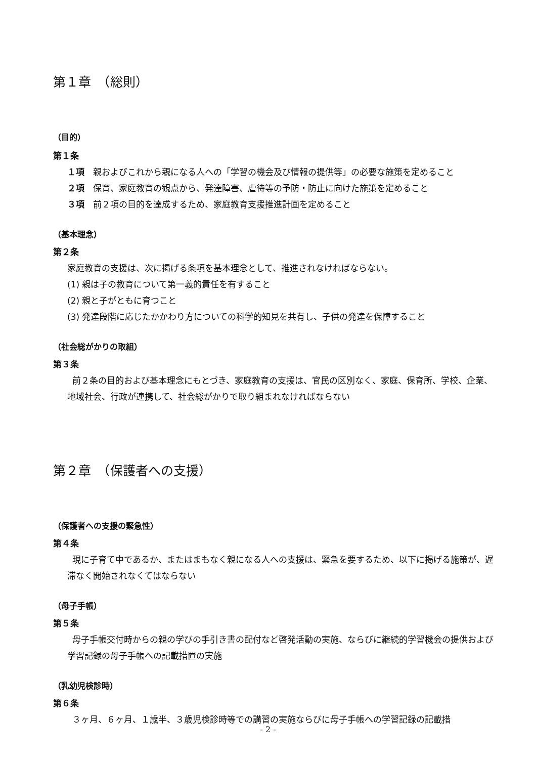第１章　（総則）
（目的）
第１条
１項　親およびこれから親になる人への「学習の機会及び情報の提供等」の必要な施策を定めること
２項　保育、家庭教育の観点から、発達障害、虐待等の予防・防止に向けた施策を定めること
３項　前２項の目的を達成するため、家庭教育支援推進計画を定めること
（基本理念）
第２条
家庭教育の支援は、次に掲げる条項を基本理念として、推進されなければならない。
(1) 親は子の教育について第一義的責任を有すること
(2) 親と子がともに育つこと
(3) 発達段階に応じたかかわり方についての科学的知見を共有し、子供の発達を保障すること
（社会総がかりの取組）
第３条
前２条の目的および基本理念にもとづき、家庭教育の支援は、官民の区別なく、家庭、保育所、学校、企業、地域社会、行政が連携して、社会総がかりで取り組まれなければならない
第２章　（保護者への支援）
（保護者への支援の緊急性）
第４条
現に子育て中であるか、またはまもなく親になる人への支援は、緊急を要するため、以下に掲げる施策が、遅滞なく開始されなくてはならない
（母子手帳）
第５条
母子手帳交付時からの親の学びの手引き書の配付など啓発活動の実施、ならびに継続的学習機会の提供および学習記録の母子手帳への記載措置の実施
（乳幼児検診時）
第６条
３ヶ月、６ヶ月、１歳半、３歳児検診時等での講習の実施ならびに母子手帳への学習記録の記載措
- 2 -